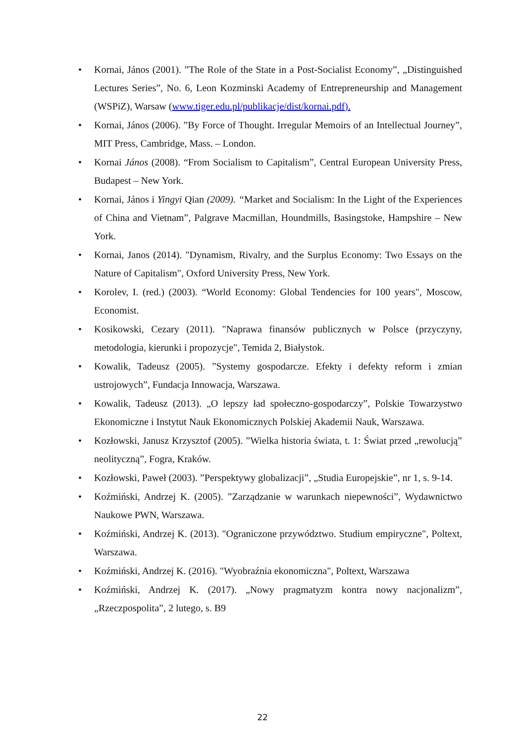• Kornai, János (2001). ”The Role of the State in a Post-Socialist Economy”, „Distinguished Lectures Series”, No. 6, Leon Kozminski Academy of Entrepreneurship and Management (WSPiZ), Warsaw (www.tiger.edu.pl/publikacje/dist/kornai.pdf).
• Kornai, János (2006). ”By Force of Thought. Irregular Memoirs of an Intellectual Journey”, MIT Press, Cambridge, Mass. – London.
• Kornai János (2008). “From Socialism to Capitalism”, Central European University Press, Budapest – New York.
• Kornai, János i Yingyi Qian (2009). “Market and Socialism: In the Light of the Experiences of China and Vietnam”, Palgrave Macmillan, Houndmills, Basingstoke, Hampshire – New York.
• Kornai, Janos (2014). "Dynamism, Rivalry, and the Surplus Economy: Two Essays on the Nature of Capitalism", Oxford University Press, New York.
• Korolev, I. (red.) (2003). “World Economy: Global Tendencies for 100 years", Moscow, Economist.
• Kosikowski, Cezary (2011). "Naprawa finansów publicznych w Polsce (przyczyny, metodologia, kierunki i propozycje", Temida 2, Białystok.
• Kowalik, Tadeusz (2005). ”Systemy gospodarcze. Efekty i defekty reform i zmian ustrojowych”, Fundacja Innowacja, Warszawa.
• Kowalik, Tadeusz (2013). „O lepszy ład społeczno-gospodarczy”, Polskie Towarzystwo Ekonomiczne i Instytut Nauk Ekonomicznych Polskiej Akademii Nauk, Warszawa.
• Kozłowski, Janusz Krzysztof (2005). ”Wielka historia świata, t. 1: Świat przed „rewolucją” neolityczną”, Fogra, Kraków.
• Kozłowski, Paweł (2003). ”Perspektywy globalizacji”, „Studia Europejskie”, nr 1, s. 9-14.
• Koźmiński, Andrzej K. (2005). ”Zarządzanie w warunkach niepewności”, Wydawnictwo Naukowe PWN, Warszawa.
• Koźmiński, Andrzej K. (2013). "Ograniczone przywództwo. Studium empiryczne", Poltext, Warszawa.
• Koźmiński, Andrzej K. (2016). "Wyobraźnia ekonomiczna", Poltext, Warszawa
• Koźmiński, Andrzej K. (2017). „Nowy pragmatyzm kontra nowy nacjonalizm”, „Rzeczpospolita”, 2 lutego, s. B9
22